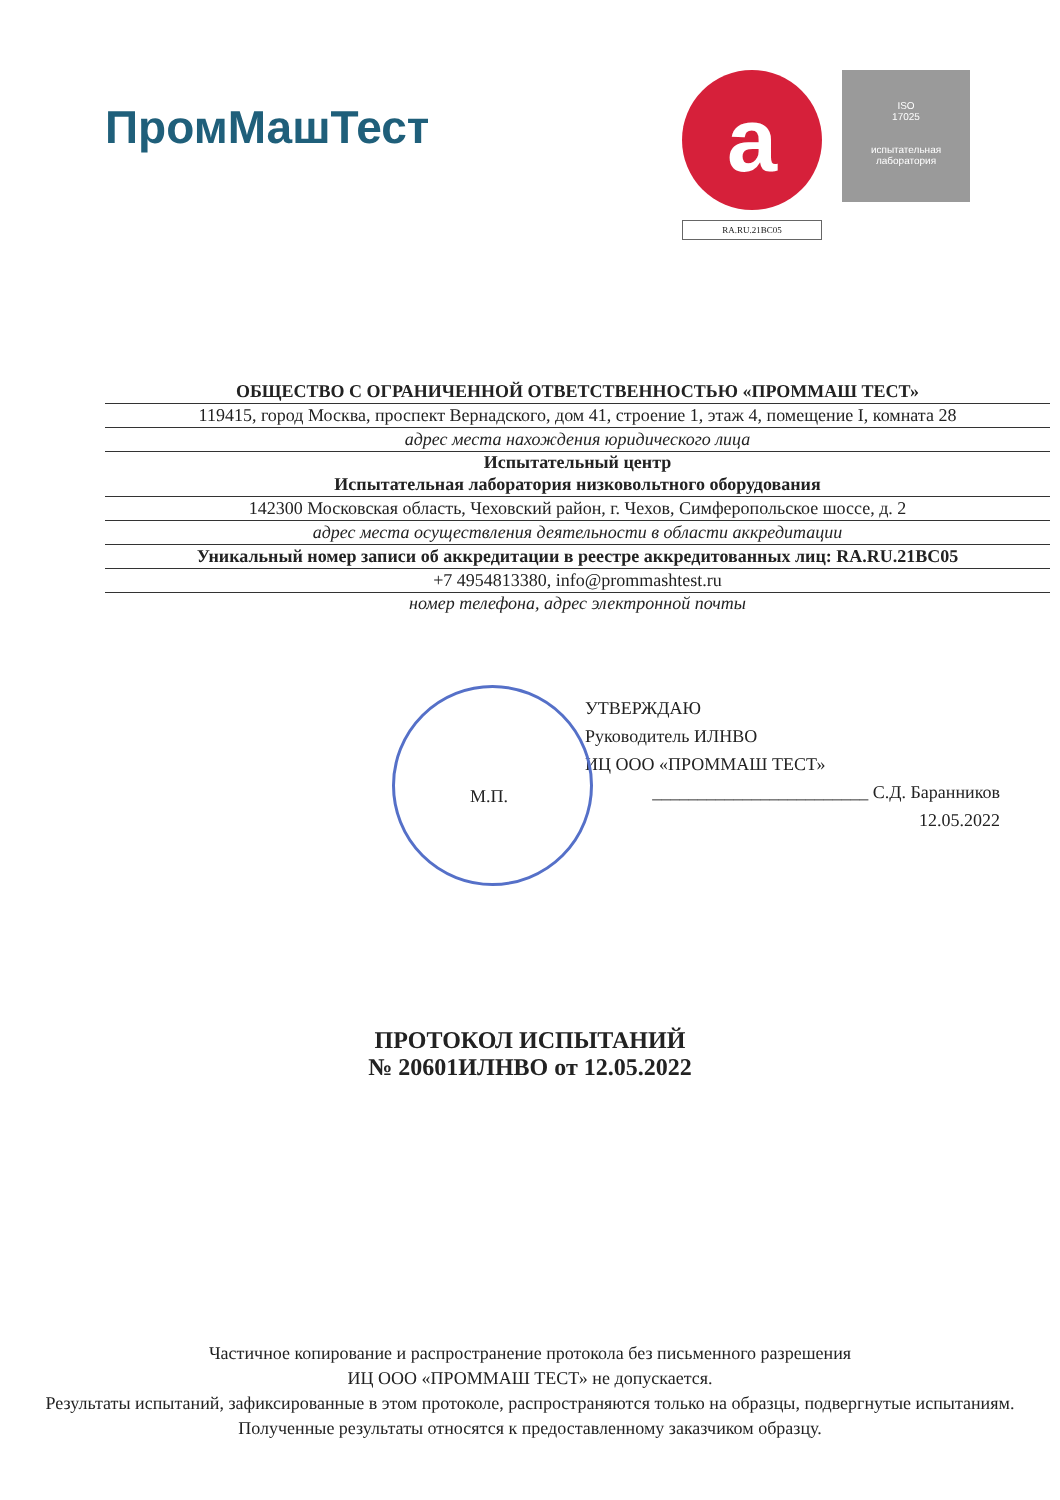ПромМашТест
a
RA.RU.21BC05
ISO
17025
испытательная
лаборатория
ОБЩЕСТВО С ОГРАНИЧЕННОЙ ОТВЕТСТВЕННОСТЬЮ «ПРОММАШ ТЕСТ»
119415, город Москва, проспект Вернадского, дом 41, строение 1, этаж 4, помещение I, комната 28
адрес места нахождения юридического лица
Испытательный центр
Испытательная лаборатория низковольтного оборудования
142300 Московская область, Чеховский район, г. Чехов, Симферопольское шоссе, д. 2
адрес места осуществления деятельности в области аккредитации
Уникальный номер записи об аккредитации в реестре аккредитованных лиц: RA.RU.21BC05
+7 4954813380, info@prommashtest.ru
номер телефона, адрес электронной почты
УТВЕРЖДАЮ
Руководитель ИЛНВО
ИЦ ООО «ПРОММАШ ТЕСТ»
________________________ С.Д. Баранников
12.05.2022
М.П.
ПРОТОКОЛ ИСПЫТАНИЙ
№ 20601ИЛНВО от 12.05.2022
Частичное копирование и распространение протокола без письменного разрешения
ИЦ ООО «ПРОММАШ ТЕСТ» не допускается.
Результаты испытаний, зафиксированные в этом протоколе, распространяются только на образцы, подвергнутые испытаниям.
Полученные результаты относятся к предоставленному заказчиком образцу.